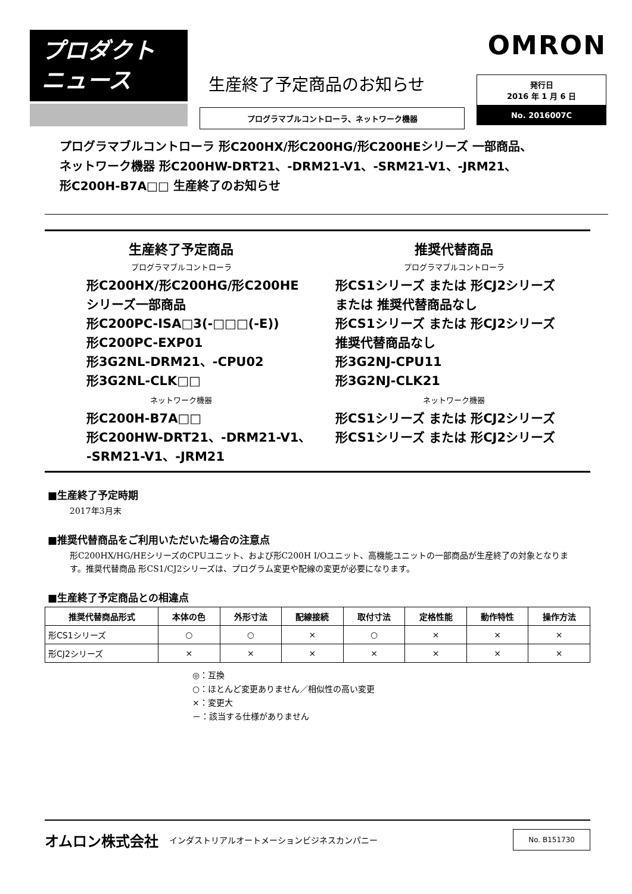プロダクト
ニュース
生産終了予定商品のお知らせ
プログラマブルコントローラ、ネットワーク機器
OMRON
発行日
2016 年 1 月 6 日
No. 2016007C
プログラマブルコントローラ 形C200HX/形C200HG/形C200HEシリーズ 一部商品、
ネットワーク機器 形C200HW-DRT21、-DRM21-V1、-SRM21-V1、-JRM21、
形C200H-B7A□□ 生産終了のお知らせ
生産終了予定商品
プログラマブルコントローラ
形C200HX/形C200HG/形C200HE
シリーズ一部商品
形C200PC-ISA□3(-□□□(-E))
形C200PC-EXP01
形3G2NL-DRM21、-CPU02
形3G2NL-CLK□□
ネットワーク機器
形C200H-B7A□□
形C200HW-DRT21、-DRM21-V1、
-SRM21-V1、-JRM21
推奨代替商品
プログラマブルコントローラ
形CS1シリーズ または 形CJ2シリーズ
または 推奨代替商品なし
形CS1シリーズ または 形CJ2シリーズ
推奨代替商品なし
形3G2NJ-CPU11
形3G2NJ-CLK21
ネットワーク機器
形CS1シリーズ または 形CJ2シリーズ
形CS1シリーズ または 形CJ2シリーズ
■生産終了予定時期
2017年3月末
■推奨代替商品をご利用いただいた場合の注意点
形C200HX/HG/HEシリーズのCPUユニット、および形C200H I/Oユニット、高機能ユニットの一部商品が生産終了の対象となります。推奨代替商品 形CS1/CJ2シリーズは、プログラム変更や配線の変更が必要になります。
■生産終了予定商品との相違点
| 推奨代替商品形式 | 本体の色 | 外形寸法 | 配線接続 | 取付寸法 | 定格性能 | 動作特性 | 操作方法 |
| --- | --- | --- | --- | --- | --- | --- | --- |
| 形CS1シリーズ | ○ | ○ | × | ○ | × | × | × |
| 形CJ2シリーズ | × | × | × | × | × | × | × |
◎：互換
○：ほとんど変更ありません／相似性の高い変更
×：変更大
－：該当する仕様がありません
オムロン株式会社 インダストリアルオートメーションビジネスカンパニー
No. B151730